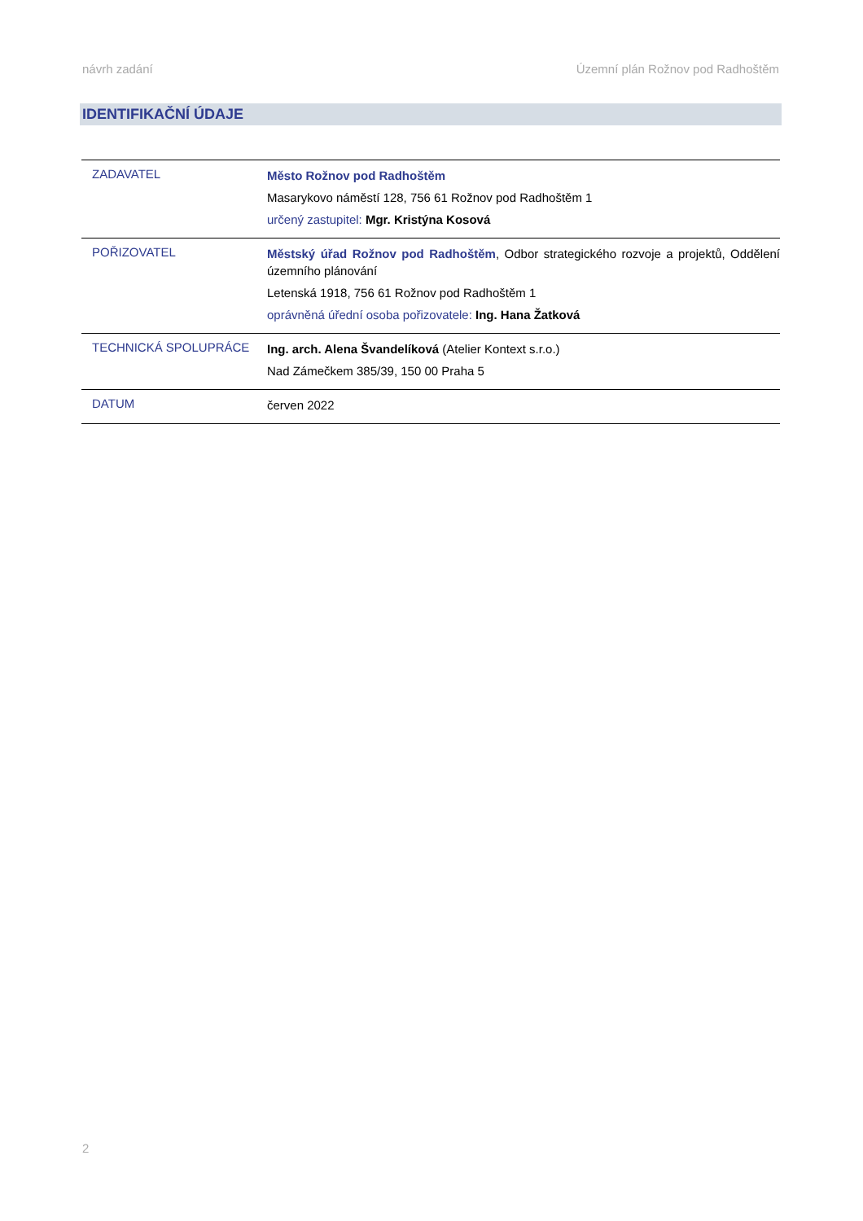návrh zadání Územní plán Rožnov pod Radhoštěm
IDENTIFIKAČNÍ ÚDAJE
| ZADAVATEL | Město Rožnov pod Radhoštěm Masarykovo náměstí 128, 756 61 Rožnov pod Radhoštěm 1 určený zastupitel: Mgr. Kristýna Kosová |
| POŘIZOVATEL | Městský úřad Rožnov pod Radhoštěm , Odbor strategického rozvoje a projektů, Oddělení územního plánování Letenská 1918, 756 61 Rožnov pod Radhoštěm 1 oprávněná úřední osoba pořizovatele: Ing. Hana Žatková |
| TECHNICKÁ SPOLUPRÁCE | Ing. arch. Alena Švandelíková (Atelier Kontext s.r.o.) Nad Zámečkem 385/39, 150 00 Praha 5 |
| DATUM | červen 2022 |
2